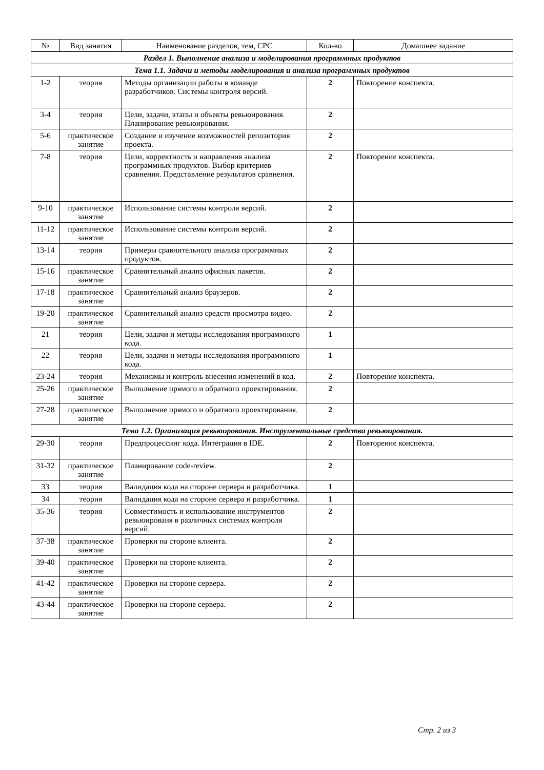| № | Вид занятия | Наименование разделов, тем, СРС | Кол-во | Домашнее задание |
| --- | --- | --- | --- | --- |
| Раздел 1. Выполнение анализа и моделирования программных продуктов | | | | |
| Тема 1.1. Задачи и методы моделирования и анализа программных продуктов | | | | |
| 1-2 | теория | Методы организации работы в команде разработчиков. Системы контроля версий. | 2 | Повторение конспекта. |
| 3-4 | теория | Цели, задачи, этапы и объекты ревьюирования. Планирование ревьюирования. | 2 | |
| 5-6 | практическое занятие | Создание и изучение возможностей репозитория проекта. | 2 | |
| 7-8 | теория | Цели, корректность и направления анализа программных продуктов. Выбор критериев сравнения. Представление результатов сравнения. | 2 | Повторение конспекта. |
| 9-10 | практическое занятие | Использование системы контроля версий. | 2 | |
| 11-12 | практическое занятие | Использование системы контроля версий. | 2 | |
| 13-14 | теория | Примеры сравнительного анализа программных продуктов. | 2 | |
| 15-16 | практическое занятие | Сравнительный анализ офисных пакетов. | 2 | |
| 17-18 | практическое занятие | Сравнительный анализ браузеров. | 2 | |
| 19-20 | практическое занятие | Сравнительный анализ средств просмотра видео. | 2 | |
| 21 | теория | Цели, задачи и методы исследования программного кода. | 1 | |
| 22 | теория | Цели, задачи и методы исследования программного кода. | 1 | |
| 23-24 | теория | Механизмы и контроль внесения изменений в код. | 2 | Повторение конспекта. |
| 25-26 | практическое занятие | Выполнение прямого и обратного проектирования. | 2 | |
| 27-28 | практическое занятие | Выполнение прямого и обратного проектирования. | 2 | |
| Тема 1.2. Организация ревьюирования. Инструментальные средства ревьюирования. | | | | |
| 29-30 | теория | Предпроцессинг кода. Интеграция в IDE. | 2 | Повторение конспекта. |
| 31-32 | практическое занятие | Планирование code-review. | 2 | |
| 33 | теория | Валидация кода на стороне сервера и разработчика. | 1 | |
| 34 | теория | Валидация кода на стороне сервера и разработчика. | 1 | |
| 35-36 | теория | Совместимость и использование инструментов ревьюироваия в различных системах контроля версий. | 2 | |
| 37-38 | практическое занятие | Проверки на стороне клиента. | 2 | |
| 39-40 | практическое занятие | Проверки на стороне клиента. | 2 | |
| 41-42 | практическое занятие | Проверки на стороне сервера. | 2 | |
| 43-44 | практическое занятие | Проверки на стороне сервера. | 2 | |
Стр. 2 из 3